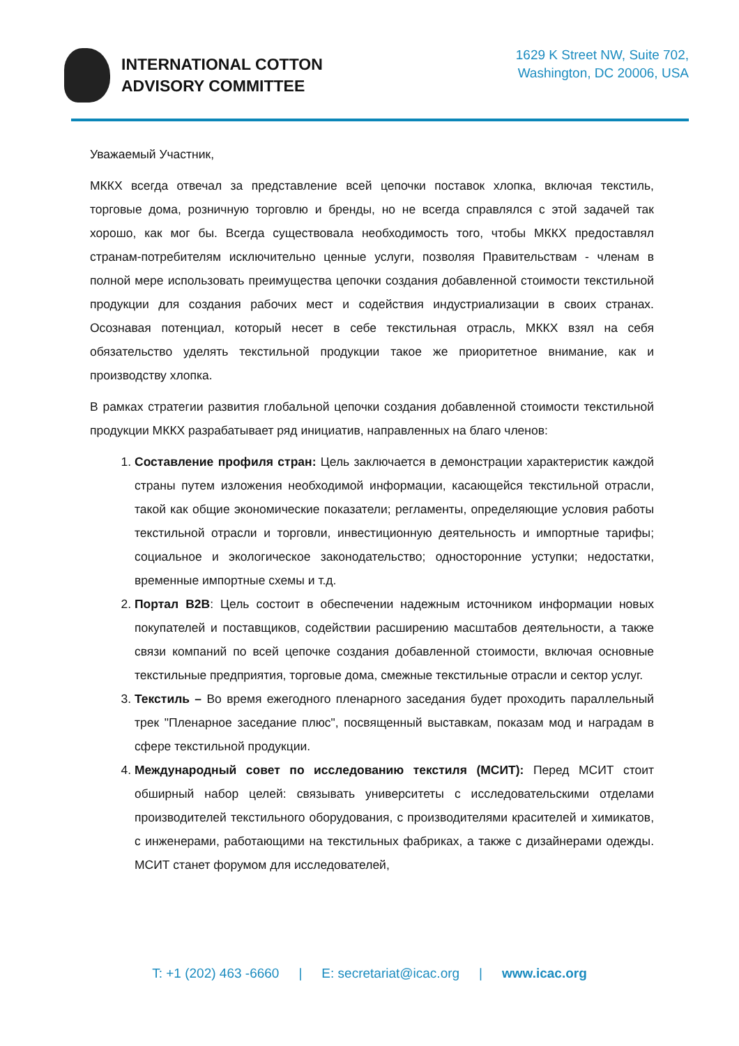INTERNATIONAL COTTON
ADVISORY COMMITTEE
1629 K Street NW, Suite 702,
Washington, DC 20006, USA
Уважаемый Участник,
МККХ всегда отвечал за представление всей цепочки поставок хлопка, включая текстиль, торговые дома, розничную торговлю и бренды, но не всегда справлялся с этой задачей так хорошо, как мог бы. Всегда существовала необходимость того, чтобы МККХ предоставлял странам-потребителям исключительно ценные услуги, позволяя Правительствам - членам в полной мере использовать преимущества цепочки создания добавленной стоимости текстильной продукции для создания рабочих мест и содействия индустриализации в своих странах. Осознавая потенциал, который несет в себе текстильная отрасль, МККХ взял на себя обязательство уделять текстильной продукции такое же приоритетное внимание, как и производству хлопка.
В рамках стратегии развития глобальной цепочки создания добавленной стоимости текстильной продукции МККХ разрабатывает ряд инициатив, направленных на благо членов:
1. Составление профиля стран: Цель заключается в демонстрации характеристик каждой страны путем изложения необходимой информации, касающейся текстильной отрасли, такой как общие экономические показатели; регламенты, определяющие условия работы текстильной отрасли и торговли, инвестиционную деятельность и импортные тарифы; социальное и экологическое законодательство; односторонние уступки; недостатки, временные импортные схемы и т.д.
2. Портал B2B: Цель состоит в обеспечении надежным источником информации новых покупателей и поставщиков, содействии расширению масштабов деятельности, а также связи компаний по всей цепочке создания добавленной стоимости, включая основные текстильные предприятия, торговые дома, смежные текстильные отрасли и сектор услуг.
3. Текстиль – Во время ежегодного пленарного заседания будет проходить параллельный трек "Пленарное заседание плюс", посвященный выставкам, показам мод и наградам в сфере текстильной продукции.
4. Международный совет по исследованию текстиля (МСИТ): Перед МСИТ стоит обширный набор целей: связывать университеты с исследовательскими отделами производителей текстильного оборудования, с производителями красителей и химикатов, с инженерами, работающими на текстильных фабриках, а также с дизайнерами одежды. МСИТ станет форумом для исследователей,
T: +1 (202) 463 -6660 | E: secretariat@icac.org | www.icac.org